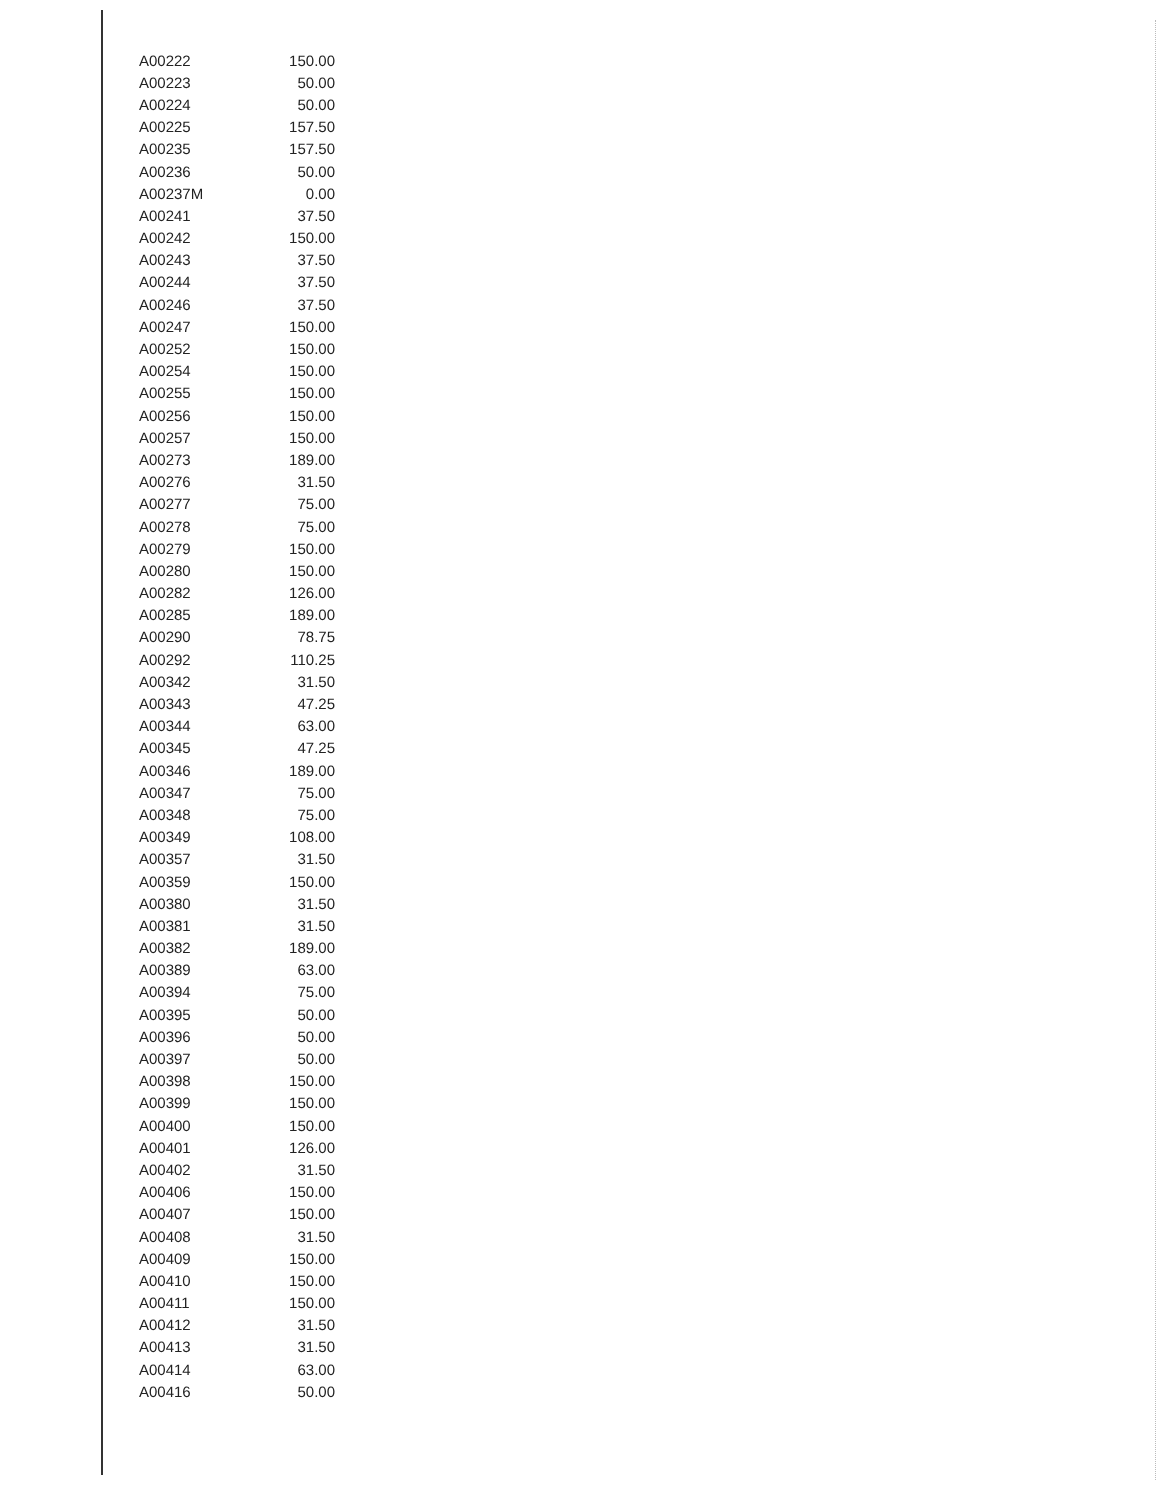| A00222 | 150.00 |
| A00223 | 50.00 |
| A00224 | 50.00 |
| A00225 | 157.50 |
| A00235 | 157.50 |
| A00236 | 50.00 |
| A00237M | 0.00 |
| A00241 | 37.50 |
| A00242 | 150.00 |
| A00243 | 37.50 |
| A00244 | 37.50 |
| A00246 | 37.50 |
| A00247 | 150.00 |
| A00252 | 150.00 |
| A00254 | 150.00 |
| A00255 | 150.00 |
| A00256 | 150.00 |
| A00257 | 150.00 |
| A00273 | 189.00 |
| A00276 | 31.50 |
| A00277 | 75.00 |
| A00278 | 75.00 |
| A00279 | 150.00 |
| A00280 | 150.00 |
| A00282 | 126.00 |
| A00285 | 189.00 |
| A00290 | 78.75 |
| A00292 | 110.25 |
| A00342 | 31.50 |
| A00343 | 47.25 |
| A00344 | 63.00 |
| A00345 | 47.25 |
| A00346 | 189.00 |
| A00347 | 75.00 |
| A00348 | 75.00 |
| A00349 | 108.00 |
| A00357 | 31.50 |
| A00359 | 150.00 |
| A00380 | 31.50 |
| A00381 | 31.50 |
| A00382 | 189.00 |
| A00389 | 63.00 |
| A00394 | 75.00 |
| A00395 | 50.00 |
| A00396 | 50.00 |
| A00397 | 50.00 |
| A00398 | 150.00 |
| A00399 | 150.00 |
| A00400 | 150.00 |
| A00401 | 126.00 |
| A00402 | 31.50 |
| A00406 | 150.00 |
| A00407 | 150.00 |
| A00408 | 31.50 |
| A00409 | 150.00 |
| A00410 | 150.00 |
| A00411 | 150.00 |
| A00412 | 31.50 |
| A00413 | 31.50 |
| A00414 | 63.00 |
| A00416 | 50.00 |